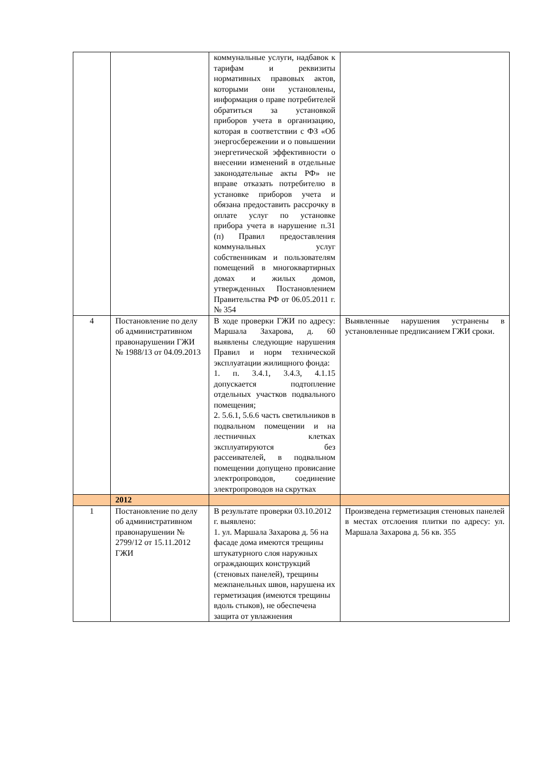| | | коммунальные услуги, надбавок к тарифам и реквизиты нормативных правовых актов, которыми они установлены, информация о праве потребителей обратиться за установкой приборов учета в организацию, которая в соответствии с ФЗ «Об энергосбережении и о повышении энергетической эффективности о внесении изменений в отдельные законодательные акты РФ» не вправе отказать потребителю в установке приборов учета и обязана предоставить рассрочку в оплате услуг по установке прибора учета в нарушение п.31 (п) Правил предоставления коммунальных услуг собственникам и пользователям помещений в многоквартирных домах и жилых домов, утвержденных Постановлением Правительства РФ от 06.05.2011 г. № 354 | |
| 4 | Постановление по делу об административном правонарушении ГЖИ № 1988/13 от 04.09.2013 | В ходе проверки ГЖИ по адресу: Маршала Захарова, д. 60 выявлены следующие нарушения Правил и норм технической эксплуатации жилищного фонда: 1. п. 3.4.1, 3.4.3, 4.1.15 допускается подтопление отдельных участков подвального помещения; 2. 5.6.1, 5.6.6 часть светильников в подвальном помещении и на лестничных клетках эксплуатируются без рассеивателей, в подвальном помещении допущено провисание электропроводов, соединение электропроводов на скрутках | Выявленные нарушения устранены в установленные предписанием ГЖИ сроки. |
| | 2012 | | |
| 1 | Постановление по делу об административном правонарушении № 2799/12 от 15.11.2012 ГЖИ | В результате проверки 03.10.2012 г. выявлено: 1. ул. Маршала Захарова д. 56 на фасаде дома имеются трещины штукатурного слоя наружных ограждающих конструкций (стеновых панелей), трещины межпанельных швов, нарушена их герметизация (имеются трещины вдоль стыков), не обеспечена защита от увлажнения | Произведена герметизация стеновых панелей в местах отслоения плитки по адресу: ул. Маршала Захарова д. 56 кв. 355 |